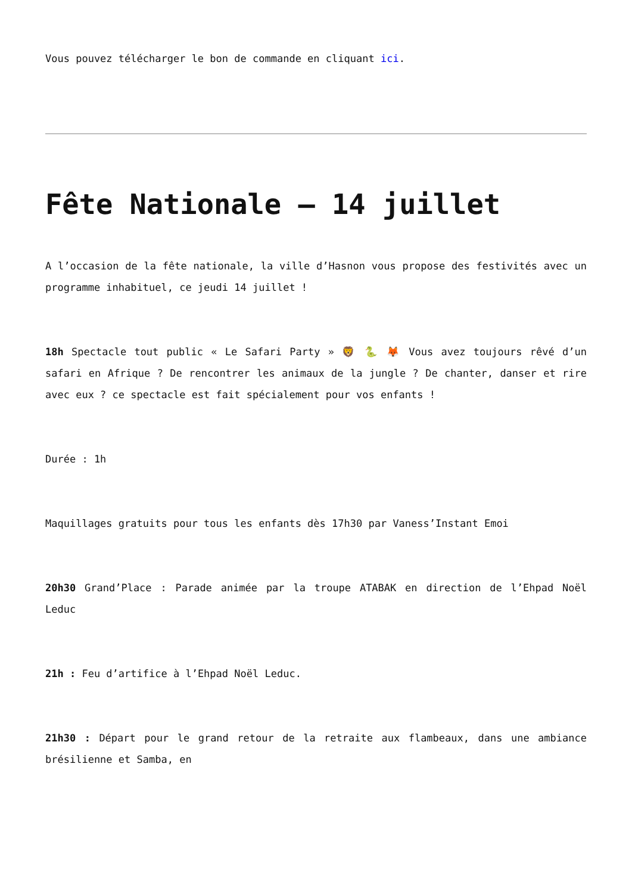Vous pouvez télécharger le bon de commande en cliquant ici.
Fête Nationale – 14 juillet
A l’occasion de la fête nationale, la ville d’Hasnon vous propose des festivités avec un programme inhabituel, ce jeudi 14 juillet !
18h Spectacle tout public « Le Safari Party » 🦁 🐍 🦊 Vous avez toujours rêvé d’un safari en Afrique ? De rencontrer les animaux de la jungle ? De chanter, danser et rire avec eux ? ce spectacle est fait spécialement pour vos enfants !
Durée : 1h
Maquillages gratuits pour tous les enfants dès 17h30 par Vaness’Instant Emoi
20h30 Grand’Place : Parade animée par la troupe ATABAK en direction de l’Ehpad Noël Leduc
21h : Feu d’artifice à l’Ehpad Noël Leduc.
21h30 : Départ pour le grand retour de la retraite aux flambeaux, dans une ambiance brésilienne et Samba, en